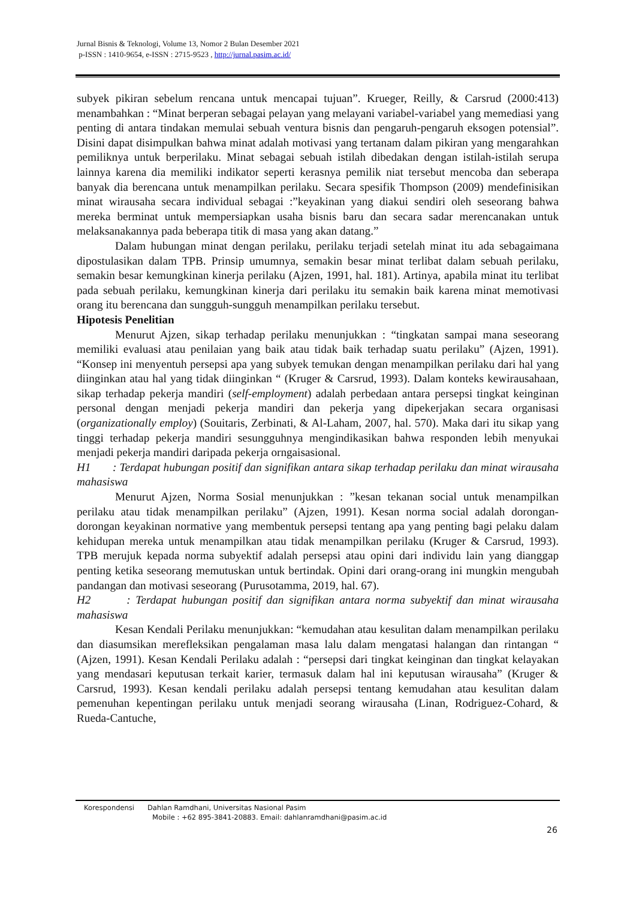Jurnal Bisnis & Teknologi, Volume 13, Nomor 2 Bulan Desember 2021
p-ISSN : 1410-9654, e-ISSN : 2715-9523 , http://jurnal.pasim.ac.id/
subyek pikiran sebelum rencana untuk mencapai tujuan”. Krueger, Reilly, & Carsrud (2000:413) menambahkan : “Minat berperan sebagai pelayan yang melayani variabel-variabel yang memediasi yang penting di antara tindakan memulai sebuah ventura bisnis dan pengaruh-pengaruh eksogen potensial”. Disini dapat disimpulkan bahwa minat adalah motivasi yang tertanam dalam pikiran yang mengarahkan pemiliknya untuk berperilaku. Minat sebagai sebuah istilah dibedakan dengan istilah-istilah serupa lainnya karena dia memiliki indikator seperti kerasnya pemilik niat tersebut mencoba dan seberapa banyak dia berencana untuk menampilkan perilaku. Secara spesifik Thompson (2009) mendefinisikan minat wirausaha secara individual sebagai :”keyakinan yang diakui sendiri oleh seseorang bahwa mereka berminat untuk mempersiapkan usaha bisnis baru dan secara sadar merencanakan untuk melaksanakannya pada beberapa titik di masa yang akan datang.”
Dalam hubungan minat dengan perilaku, perilaku terjadi setelah minat itu ada sebagaimana dipostulasikan dalam TPB. Prinsip umumnya, semakin besar minat terlibat dalam sebuah perilaku, semakin besar kemungkinan kinerja perilaku (Ajzen, 1991, hal. 181). Artinya, apabila minat itu terlibat pada sebuah perilaku, kemungkinan kinerja dari perilaku itu semakin baik karena minat memotivasi orang itu berencana dan sungguh-sungguh menampilkan perilaku tersebut.
Hipotesis Penelitian
Menurut Ajzen, sikap terhadap perilaku menunjukkan : “tingkatan sampai mana seseorang memiliki evaluasi atau penilaian yang baik atau tidak baik terhadap suatu perilaku” (Ajzen, 1991). “Konsep ini menyentuh persepsi apa yang subyek temukan dengan menampilkan perilaku dari hal yang diinginkan atau hal yang tidak diinginkan “ (Kruger & Carsrud, 1993). Dalam konteks kewirausahaan, sikap terhadap pekerja mandiri (self-employment) adalah perbedaan antara persepsi tingkat keinginan personal dengan menjadi pekerja mandiri dan pekerja yang dipekerjakan secara organisasi (organizationally employ) (Souitaris, Zerbinati, & Al-Laham, 2007, hal. 570). Maka dari itu sikap yang tinggi terhadap pekerja mandiri sesungguhnya mengindikasikan bahwa responden lebih menyukai menjadi pekerja mandiri daripada pekerja orngaisasional.
H1 : Terdapat hubungan positif dan signifikan antara sikap terhadap perilaku dan minat wirausaha mahasiswa
Menurut Ajzen, Norma Sosial menunjukkan : ”kesan tekanan social untuk menampilkan perilaku atau tidak menampilkan perilaku” (Ajzen, 1991). Kesan norma social adalah dorongan-dorongan keyakinan normative yang membentuk persepsi tentang apa yang penting bagi pelaku dalam kehidupan mereka untuk menampilkan atau tidak menampilkan perilaku (Kruger & Carsrud, 1993). TPB merujuk kepada norma subyektif adalah persepsi atau opini dari individu lain yang dianggap penting ketika seseorang memutuskan untuk bertindak. Opini dari orang-orang ini mungkin mengubah pandangan dan motivasi seseorang (Purusotamma, 2019, hal. 67).
H2 : Terdapat hubungan positif dan signifikan antara norma subyektif dan minat wirausaha mahasiswa
Kesan Kendali Perilaku menunjukkan: “kemudahan atau kesulitan dalam menampilkan perilaku dan diasumsikan merefleksikan pengalaman masa lalu dalam mengatasi halangan dan rintangan “ (Ajzen, 1991). Kesan Kendali Perilaku adalah : “persepsi dari tingkat keinginan dan tingkat kelayakan yang mendasari keputusan terkait karier, termasuk dalam hal ini keputusan wirausaha” (Kruger & Carsrud, 1993). Kesan kendali perilaku adalah persepsi tentang kemudahan atau kesulitan dalam pemenuhan kepentingan perilaku untuk menjadi seorang wirausaha (Linan, Rodriguez-Cohard, & Rueda-Cantuche,
Korespondensi Dahlan Ramdhani, Universitas Nasional Pasim
Mobile : +62 895-3841-20883. Email: dahlanramdhani@pasim.ac.id
26